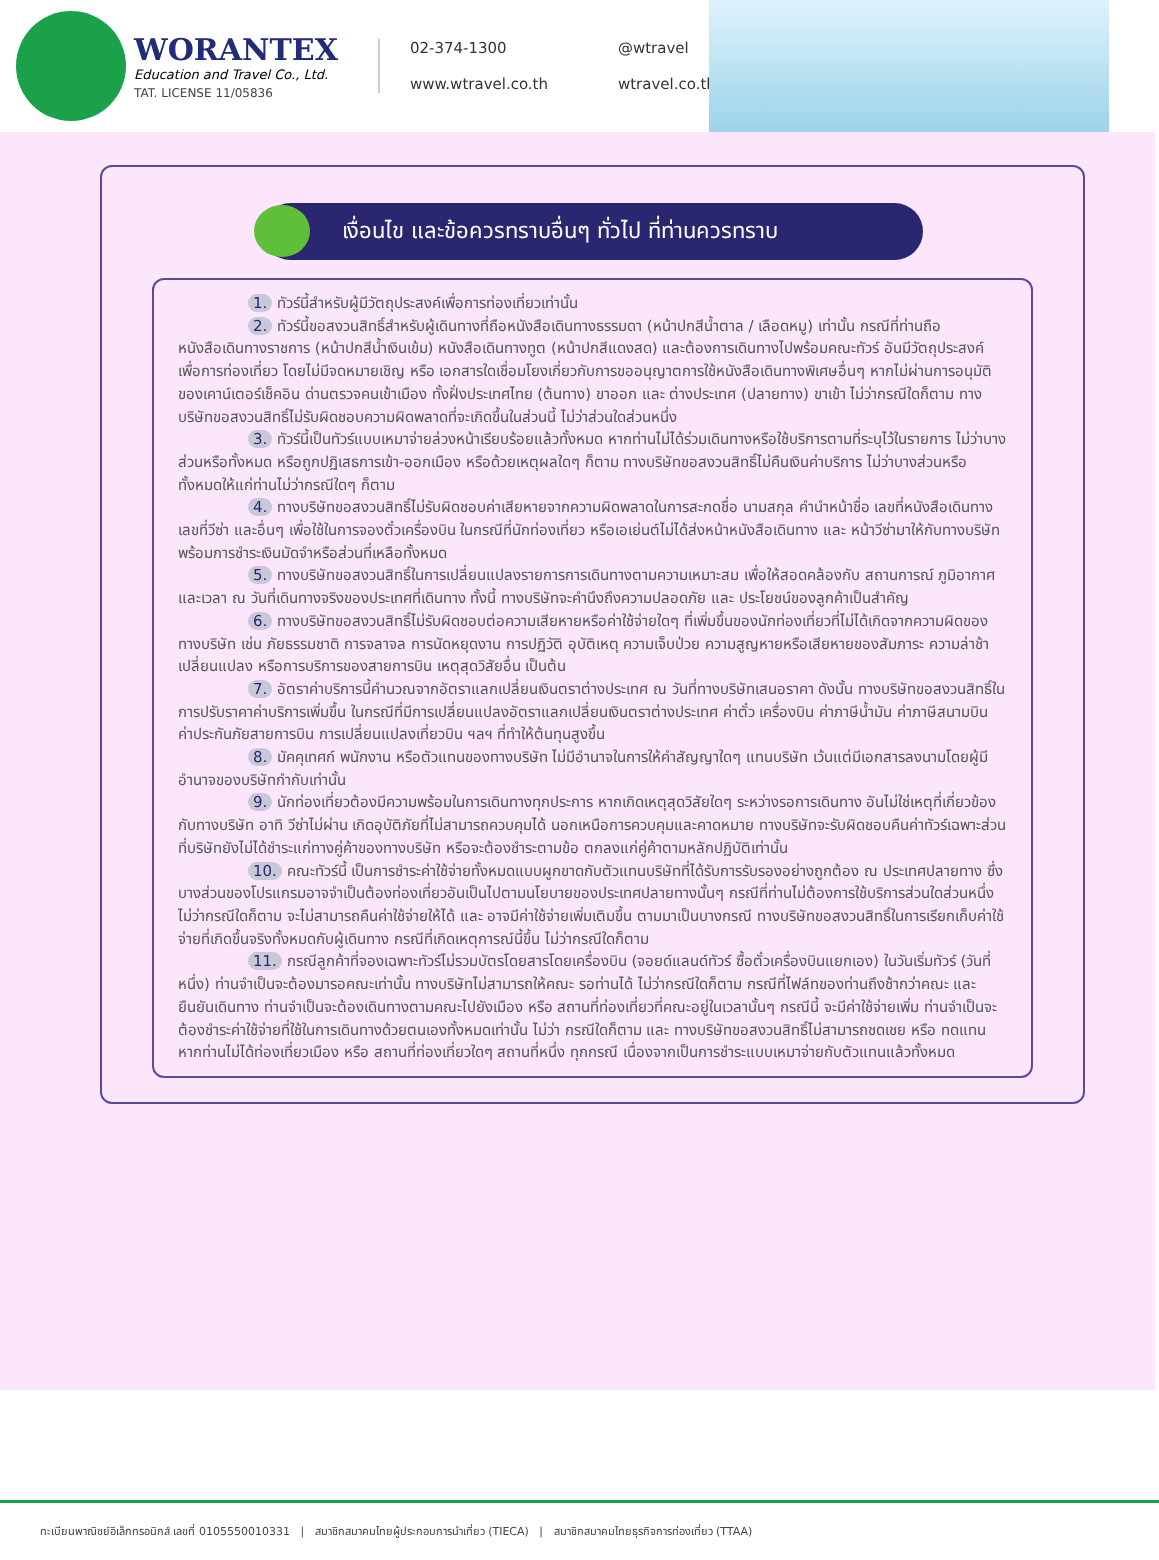WORANTEX
Education and Travel Co., Ltd.
TAT. LICENSE 11/05836
02-374-1300
@wtravel
www.wtravel.co.th
wtravel.co.th
เงื่อนไข และข้อควรทราบอื่นๆ ทั่วไป ที่ท่านควรทราบ
1. ทัวร์นี้สำหรับผู้มีวัตถุประสงค์เพื่อการท่องเที่ยวเท่านั้น
2. ทัวร์นี้ขอสงวนสิทธิ์สำหรับผู้เดินทางที่ถือหนังสือเดินทางธรรมดา (หน้าปกสีน้ำตาล / เลือดหมู) เท่านั้น กรณีที่ท่านถือหนังสือเดินทางราชการ (หน้าปกสีน้ำเงินเข้ม) หนังสือเดินทางทูต (หน้าปกสีแดงสด) และต้องการเดินทางไปพร้อมคณะทัวร์ อันมีวัตถุประสงค์เพื่อการท่องเที่ยว โดยไม่มีจดหมายเชิญ หรือ เอกสารใดเชื่อมโยงเกี่ยวกับการขออนุญาตการใช้หนังสือเดินทางพิเศษอื่นๆ หากไม่ผ่านการอนุมัติของเคาน์เตอร์เช็คอิน ด่านตรวจคนเข้าเมือง ทั้งฝั่งประเทศไทย (ต้นทาง) ขาออก และ ต่างประเทศ (ปลายทาง) ขาเข้า ไม่ว่ากรณีใดก็ตาม ทางบริษัทขอสงวนสิทธิ์ไม่รับผิดชอบความผิดพลาดที่จะเกิดขึ้นในส่วนนี้ ไม่ว่าส่วนใดส่วนหนึ่ง
3. ทัวร์นี้เป็นทัวร์แบบเหมาจ่ายล่วงหน้าเรียบร้อยแล้วทั้งหมด หากท่านไม่ได้ร่วมเดินทางหรือใช้บริการตามที่ระบุไว้ในรายการ ไม่ว่าบางส่วนหรือทั้งหมด หรือถูกปฏิเสธการเข้า-ออกเมือง หรือด้วยเหตุผลใดๆ ก็ตาม ทางบริษัทขอสงวนสิทธิ์ไม่คืนเงินค่าบริการ ไม่ว่าบางส่วนหรือทั้งหมดให้แก่ท่านไม่ว่ากรณีใดๆ ก็ตาม
4. ทางบริษัทขอสงวนสิทธิ์ไม่รับผิดชอบค่าเสียหายจากความผิดพลาดในการสะกดชื่อ นามสกุล คำนำหน้าชื่อ เลขที่หนังสือเดินทาง เลขที่วีซ่า และอื่นๆ เพื่อใช้ในการจองตั๋วเครื่องบิน ในกรณีที่นักท่องเที่ยว หรือเอเย่นต์ไม่ได้ส่งหน้าหนังสือเดินทาง และ หน้าวีซ่ามาให้กับทางบริษัทพร้อมการชำระเงินมัดจำหรือส่วนที่เหลือทั้งหมด
5. ทางบริษัทขอสงวนสิทธิ์ในการเปลี่ยนแปลงรายการการเดินทางตามความเหมาะสม เพื่อให้สอดคล้องกับ สถานการณ์ ภูมิอากาศ และเวลา ณ วันที่เดินทางจริงของประเทศที่เดินทาง ทั้งนี้ ทางบริษัทจะคำนึงถึงความปลอดภัย และ ประโยชน์ของลูกค้าเป็นสำคัญ
6. ทางบริษัทขอสงวนสิทธิ์ไม่รับผิดชอบต่อความเสียหายหรือค่าใช้จ่ายใดๆ ที่เพิ่มขึ้นของนักท่องเที่ยวที่ไม่ได้เกิดจากความผิดของทางบริษัท เช่น ภัยธรรมชาติ การจลาจล การนัดหยุดงาน การปฏิวัติ อุบัติเหตุ ความเจ็บป่วย ความสูญหายหรือเสียหายของสัมภาระ ความล่าช้า เปลี่ยนแปลง หรือการบริการของสายการบิน เหตุสุดวิสัยอื่น เป็นต้น
7. อัตราค่าบริการนี้คำนวณจากอัตราแลกเปลี่ยนเงินตราต่างประเทศ ณ วันที่ทางบริษัทเสนอราคา ดังนั้น ทางบริษัทขอสงวนสิทธิ์ในการปรับราคาค่าบริการเพิ่มขึ้น ในกรณีที่มีการเปลี่ยนแปลงอัตราแลกเปลี่ยนเงินตราต่างประเทศ ค่าตั๋ว เครื่องบิน ค่าภาษีน้ำมัน ค่าภาษีสนามบิน ค่าประกันภัยสายการบิน การเปลี่ยนแปลงเที่ยวบิน ฯลฯ ที่ทำให้ต้นทุนสูงขึ้น
8. มัคคุเทศก์ พนักงาน หรือตัวแทนของทางบริษัท ไม่มีอำนาจในการให้คำสัญญาใดๆ แทนบริษัท เว้นแต่มีเอกสารลงนามโดยผู้มีอำนาจของบริษัทกำกับเท่านั้น
9. นักท่องเที่ยวต้องมีความพร้อมในการเดินทางทุกประการ หากเกิดเหตุสุดวิสัยใดๆ ระหว่างรอการเดินทาง อันไม่ใช่เหตุที่เกี่ยวข้องกับทางบริษัท อาทิ วีซ่าไม่ผ่าน เกิดอุบัติภัยที่ไม่สามารถควบคุมได้ นอกเหนือการควบคุมและคาดหมาย ทางบริษัทจะรับผิดชอบคืนค่าทัวร์เฉพาะส่วนที่บริษัทยังไม่ได้ชำระแก่ทางคู่ค้าของทางบริษัท หรือจะต้องชำระตามข้อ ตกลงแก่คู่ค้าตามหลักปฏิบัติเท่านั้น
10. คณะทัวร์นี้ เป็นการชำระค่าใช้จ่ายทั้งหมดแบบผูกขาดกับตัวแทนบริษัทที่ได้รับการรับรองอย่างถูกต้อง ณ ประเทศปลายทาง ซึ่งบางส่วนของโปรแกรมอาจจำเป็นต้องท่องเที่ยวอันเป็นไปตามนโยบายของประเทศปลายทางนั้นๆ กรณีที่ท่านไม่ต้องการใช้บริการส่วนใดส่วนหนึ่ง ไม่ว่ากรณีใดก็ตาม จะไม่สามารถคืนค่าใช้จ่ายให้ได้ และ อาจมีค่าใช้จ่ายเพิ่มเติมขึ้น ตามมาเป็นบางกรณี ทางบริษัทขอสงวนสิทธิ์ในการเรียกเก็บค่าใช้จ่ายที่เกิดขึ้นจริงทั้งหมดกับผู้เดินทาง กรณีที่เกิดเหตุการณ์นี้ขึ้น ไม่ว่ากรณีใดก็ตาม
11. กรณีลูกค้าที่จองเฉพาะทัวร์ไม่รวมบัตรโดยสารโดยเครื่องบิน (จอยด์แลนด์ทัวร์ ซื้อตั๋วเครื่องบินแยกเอง) ในวันเริ่มทัวร์ (วันที่หนึ่ง) ท่านจำเป็นจะต้องมารอคณะเท่านั้น ทางบริษัทไม่สามารถให้คณะ รอท่านได้ ไม่ว่ากรณีใดก็ตาม กรณีที่ไฟล์ทของท่านถึงช้ากว่าคณะ และ ยืนยันเดินทาง ท่านจำเป็นจะต้องเดินทางตามคณะไปยังเมือง หรือ สถานที่ท่องเที่ยวที่คณะอยู่ในเวลานั้นๆ กรณีนี้ จะมีค่าใช้จ่ายเพิ่ม ท่านจำเป็นจะต้องชำระค่าใช้จ่ายที่ใช้ในการเดินทางด้วยตนเองทั้งหมดเท่านั้น ไม่ว่า กรณีใดก็ตาม และ ทางบริษัทขอสงวนสิทธิ์ไม่สามารถชดเชย หรือ ทดแทน หากท่านไม่ได้ท่องเที่ยวเมือง หรือ สถานที่ท่องเที่ยวใดๆ สถานที่หนึ่ง ทุกกรณี เนื่องจากเป็นการชำระแบบเหมาจ่ายกับตัวแทนแล้วทั้งหมด
ทะเบียนพาณิชย์อิเล็กทรอนิกส์ เลขที่ 0105550010331 | สมาชิกสมาคมไทยผู้ประกอบการนำเที่ยว (TIECA) | สมาชิกสมาคมไทยธุรกิจการท่องเที่ยว (TTAA)